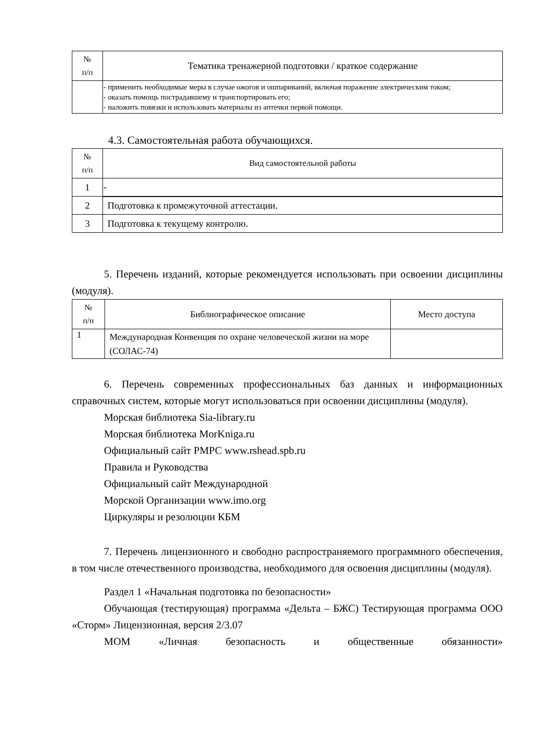| № п/п | Тематика тренажерной подготовки / краткое содержание |
| --- | --- |
| | - применить необходимые меры в случае ожогов и ошпариваний, включая поражение электрическим током; - оказать помощь пострадавшему и транспортировать его; - наложить повязки и использовать материалы из аптечки первой помощи. |
4.3. Самостоятельная работа обучающихся.
| № п/п | Вид самостоятельной работы |
| --- | --- |
| 1 | - |
| 2 | Подготовка к промежуточной аттестации. |
| 3 | Подготовка к текущему контролю. |
5. Перечень изданий, которые рекомендуется использовать при освоении дисциплины (модуля).
| № п/п | Библиографическое описание | Место доступа |
| --- | --- | --- |
| 1 | Международная Конвенция по охране человеческой жизни на море (СОЛАС-74) | |
6. Перечень современных профессиональных баз данных и информационных справочных систем, которые могут использоваться при освоении дисциплины (модуля).
Морская библиотека Sia-library.ru
Морская библиотека MorKniga.ru
Официальный сайт РМРС www.rshead.spb.ru
Правила и Руководства
Официальный сайт Международной
Морской Организации www.imo.org
Циркуляры и резолюции КБМ
7. Перечень лицензионного и свободно распространяемого программного обеспечения, в том числе отечественного производства, необходимого для освоения дисциплины (модуля).
Раздел 1 «Начальная подготовка по безопасности»
Обучающая (тестирующая) программа «Дельта – БЖС) Тестирующая программа ООО «Сторм» Лицензионная, версия 2/3.07
МОМ «Личная безопасность и общественные обязанности»